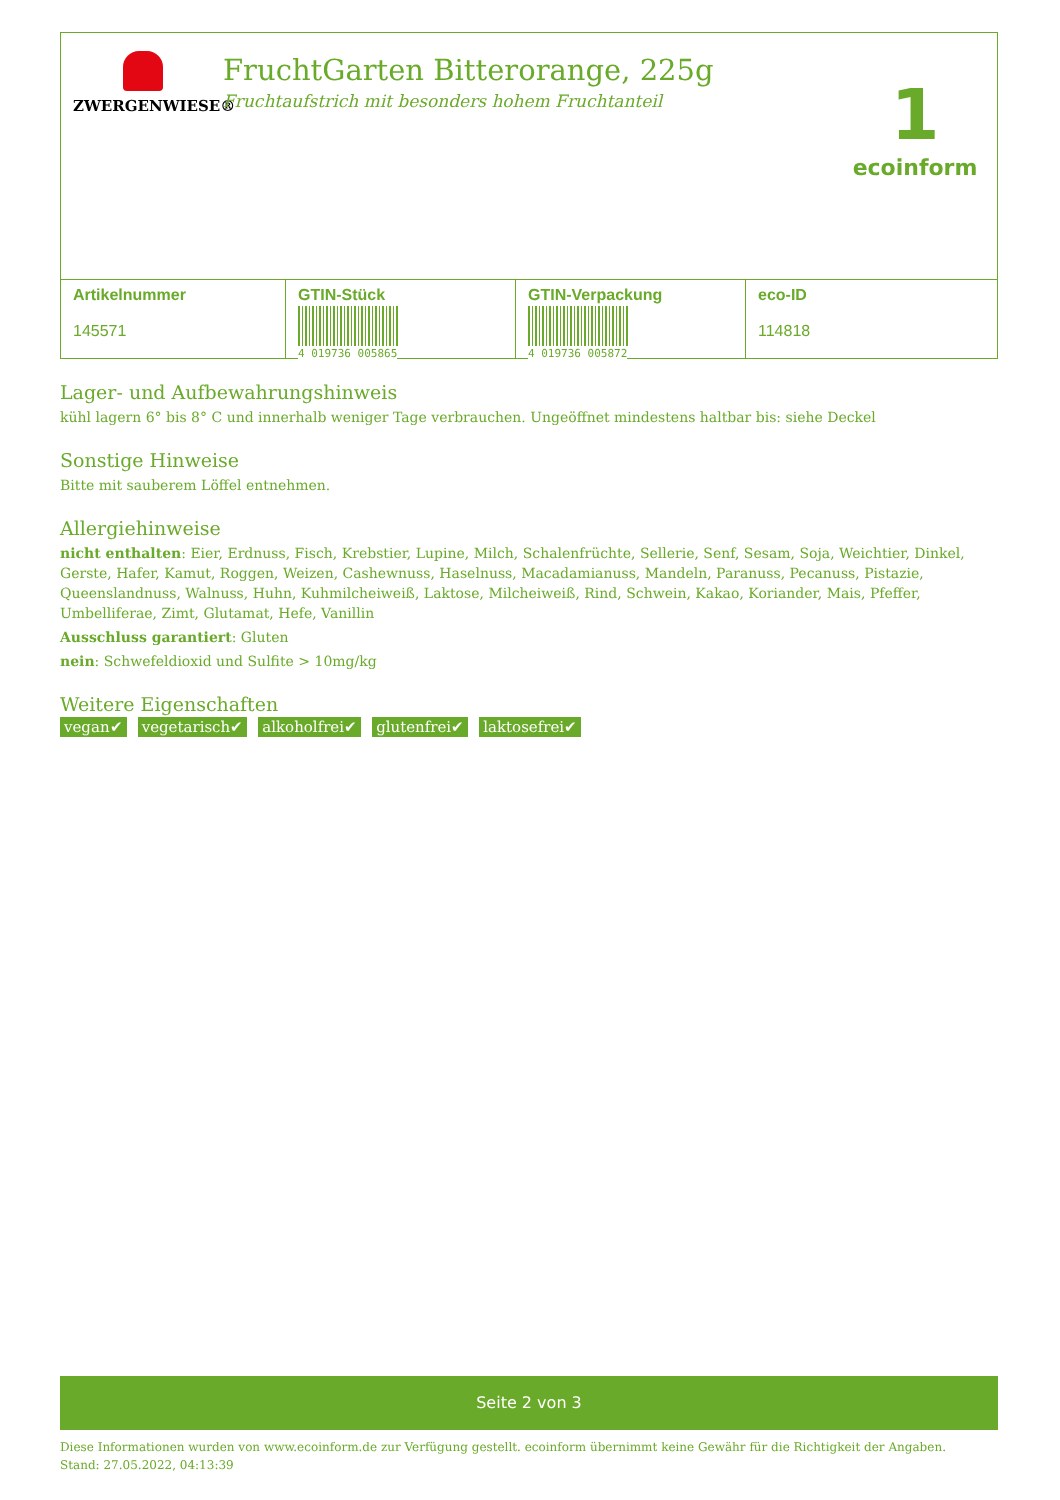ZWERGENWIESE®
FruchtGarten Bitterorange, 225g
Fruchtaufstrich mit besonders hohem Fruchtanteil
1
ecoinform
| Artikelnummer 145571 | GTIN-Stück 4 019736 005865 | GTIN-Verpackung 4 019736 005872 | eco-ID 114818 |
Lager- und Aufbewahrungshinweis
kühl lagern 6° bis 8° C und innerhalb weniger Tage verbrauchen. Ungeöffnet mindestens haltbar bis: siehe Deckel
Sonstige Hinweise
Bitte mit sauberem Löffel entnehmen.
Allergiehinweise
nicht enthalten: Eier, Erdnuss, Fisch, Krebstier, Lupine, Milch, Schalenfrüchte, Sellerie, Senf, Sesam, Soja, Weichtier, Dinkel, Gerste, Hafer, Kamut, Roggen, Weizen, Cashewnuss, Haselnuss, Macadamianuss, Mandeln, Paranuss, Pecanuss, Pistazie, Queenslandnuss, Walnuss, Huhn, Kuhmilcheiweiß, Laktose, Milcheiweiß, Rind, Schwein, Kakao, Koriander, Mais, Pfeffer, Umbelliferae, Zimt, Glutamat, Hefe, Vanillin
Ausschluss garantiert: Gluten
nein: Schwefeldioxid und Sulfite > 10mg/kg
Weitere Eigenschaften
vegan✔ vegetarisch✔ alkoholfrei✔ glutenfrei✔ laktosefrei✔
Seite 2 von 3
Diese Informationen wurden von www.ecoinform.de zur Verfügung gestellt. ecoinform übernimmt keine Gewähr für die Richtigkeit der Angaben.
Stand: 27.05.2022, 04:13:39